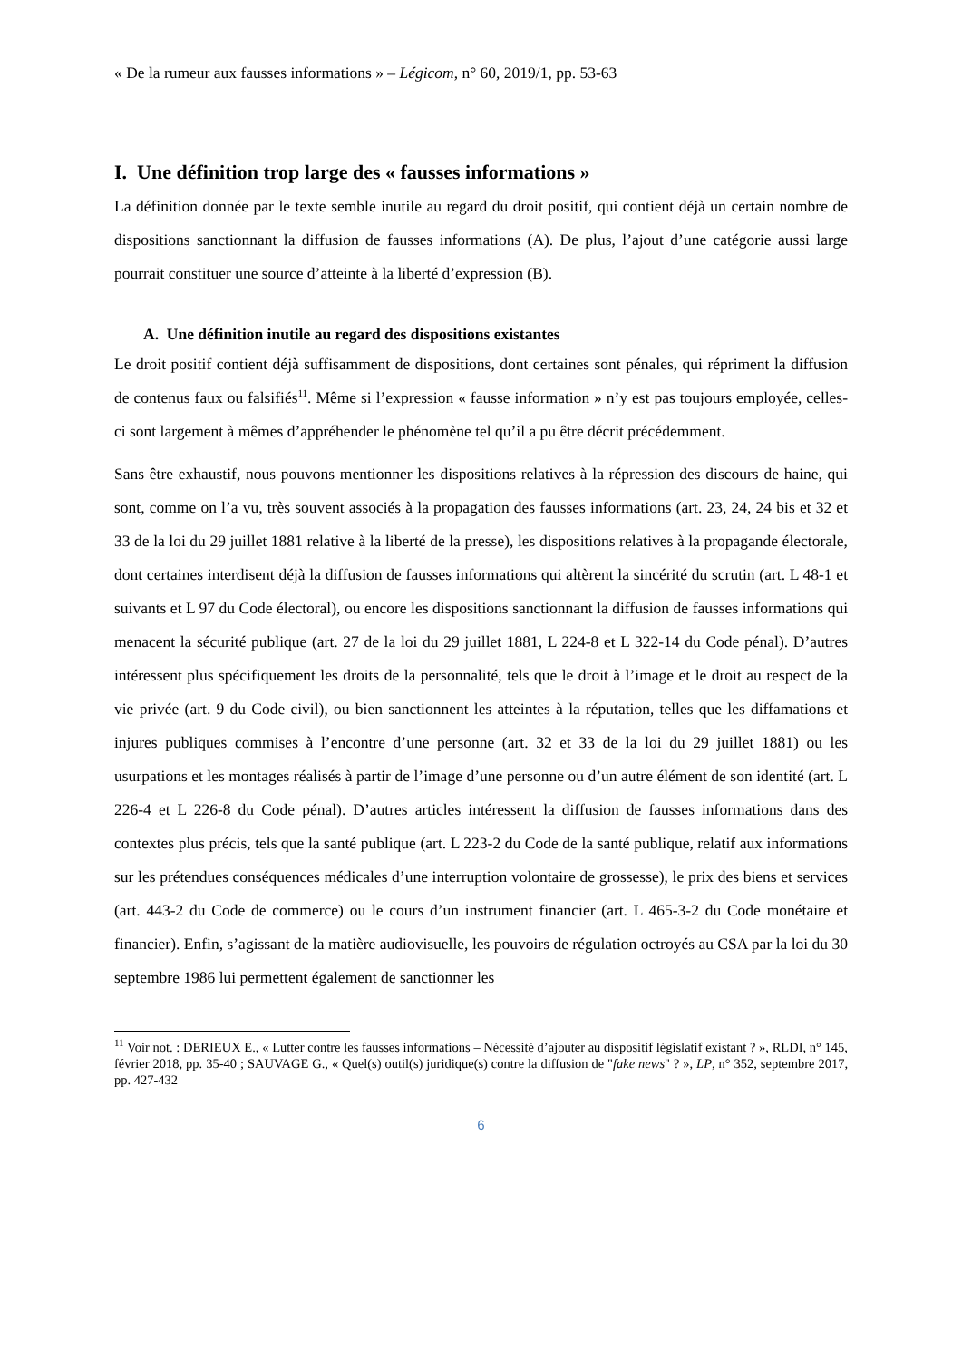« De la rumeur aux fausses informations » – Légicom, n° 60, 2019/1, pp. 53-63
I. Une définition trop large des « fausses informations »
La définition donnée par le texte semble inutile au regard du droit positif, qui contient déjà un certain nombre de dispositions sanctionnant la diffusion de fausses informations (A). De plus, l’ajout d’une catégorie aussi large pourrait constituer une source d’atteinte à la liberté d’expression (B).
A. Une définition inutile au regard des dispositions existantes
Le droit positif contient déjà suffisamment de dispositions, dont certaines sont pénales, qui répriment la diffusion de contenus faux ou falsifiés<sup>11</sup>. Même si l’expression « fausse information » n’y est pas toujours employée, celles-ci sont largement à mêmes d’appréhender le phénomène tel qu’il a pu être décrit précédemment.
Sans être exhaustif, nous pouvons mentionner les dispositions relatives à la répression des discours de haine, qui sont, comme on l’a vu, très souvent associés à la propagation des fausses informations (art. 23, 24, 24 bis et 32 et 33 de la loi du 29 juillet 1881 relative à la liberté de la presse), les dispositions relatives à la propagande électorale, dont certaines interdisent déjà la diffusion de fausses informations qui altèrent la sincérité du scrutin (art. L 48-1 et suivants et L 97 du Code électoral), ou encore les dispositions sanctionnant la diffusion de fausses informations qui menacent la sécurité publique (art. 27 de la loi du 29 juillet 1881, L 224-8 et L 322-14 du Code pénal). D’autres intéressent plus spécifiquement les droits de la personnalité, tels que le droit à l’image et le droit au respect de la vie privée (art. 9 du Code civil), ou bien sanctionnent les atteintes à la réputation, telles que les diffamations et injures publiques commises à l’encontre d’une personne (art. 32 et 33 de la loi du 29 juillet 1881) ou les usurpations et les montages réalisés à partir de l’image d’une personne ou d’un autre élément de son identité (art. L 226-4 et L 226-8 du Code pénal). D’autres articles intéressent la diffusion de fausses informations dans des contextes plus précis, tels que la santé publique (art. L 223-2 du Code de la santé publique, relatif aux informations sur les prétendues conséquences médicales d’une interruption volontaire de grossesse), le prix des biens et services (art. 443-2 du Code de commerce) ou le cours d’un instrument financier (art. L 465-3-2 du Code monétaire et financier). Enfin, s’agissant de la matière audiovisuelle, les pouvoirs de régulation octroyés au CSA par la loi du 30 septembre 1986 lui permettent également de sanctionner les
<sup>11</sup> Voir not. : DERIEUX E., « Lutter contre les fausses informations – Nécessité d’ajouter au dispositif législatif existant ? », RLDI, n° 145, février 2018, pp. 35-40 ; SAUVAGE G., « Quel(s) outil(s) juridique(s) contre la diffusion de "fake news" ? », LP, n° 352, septembre 2017, pp. 427-432
6